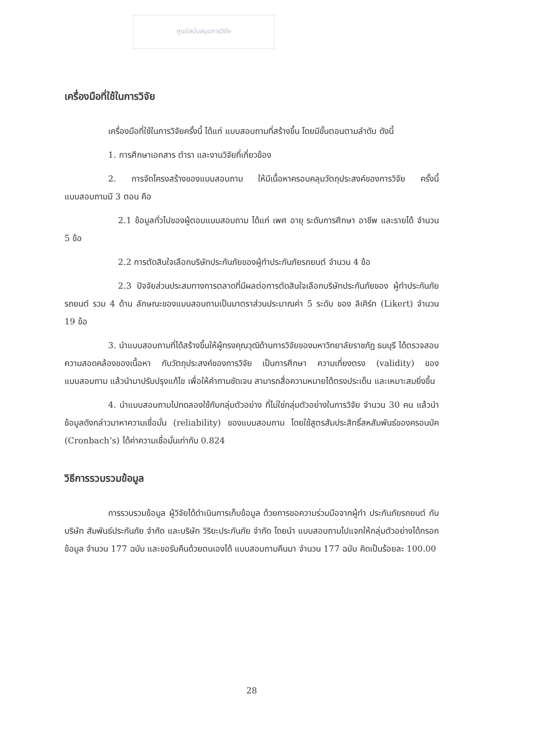ศูนย์สนับสนุนการวิจัย
เครื่องมือที่ใช้ในการวิจัย
เครื่องมือที่ใช้ในการวิจัยครั้งนี้ ได้แก่ แบบสอบถามที่สร้างขึ้น โดยมีขั้นตอนตามลำดับ ดังนี้
1. การศึกษาเอกสาร ตำรา และงานวิจัยที่เกี่ยวข้อง
2. การจัดโครงสร้างของแบบสอบถาม ให้มีเนื้อหาครอบคลุมวัตถุประสงค์ของการวิจัย ครั้งนี้ แบบสอบถามมี 3 ตอน คือ
2.1 ข้อมูลทั่วไปของผู้ตอบแบบสอบถาม ได้แก่ เพศ อายุ ระดับการศึกษา อาชีพ และรายได้ จำนวน 5 ข้อ
2.2 การตัดสินใจเลือกบริษัทประกันภัยของผู้ทำประกันภัยรถยนต์ จำนวน 4 ข้อ
2.3 ปัจจัยส่วนประสมทางการตลาดที่มีผลต่อการตัดสินใจเลือกบริษัทประกันภัยของ ผู้ทำประกันภัยรถยนต์ รวม 4 ด้าน ลักษณะของแบบสอบถามเป็นมาตราส่วนประมาณค่า 5 ระดับ ของ ลิเคิร์ท (Likert) จำนวน 19 ข้อ
3. นำแบบสอบถามที่ได้สร้างขึ้นให้ผู้ทรงคุณวุฒิด้านการวิจัยของมหาวิทยาลัยราชภัฏ ธนบุรี ได้ตรวจสอบความสอดคล้องของเนื้อหา กับวัตถุประสงค์ของการวิจัย เป็นการศึกษา ความเที่ยงตรง (validity) ของแบบสอบถาม แล้วนำมาปรับปรุงแก้ไข เพื่อให้คำถามชัดเจน สามารถสื่อความหมายได้ตรงประเด็น และเหมาะสมยิ่งขึ้น
4. นำแบบสอบถามไปทดลองใช้กับกลุ่มตัวอย่าง ที่ไม่ใช่กลุ่มตัวอย่างในการวิจัย จำนวน 30 คน แล้วนำข้อมูลดังกล่าวมาหาความเชื่อมั่น (reliability) ของแบบสอบถาม โดยใช้สูตรสัมประสิทธิ์สหสัมพันธ์ของครอนบัค (Cronbach’s) ได้ค่าความเชื่อมั่นเท่ากับ 0.824
วิธีการรวบรวมข้อมูล
การรวบรวมข้อมูล ผู้วิจัยได้ดำเนินการเก็บข้อมูล ด้วยการขอความร่วมมือจากผู้ทำ ประกันภัยรถยนต์ กับ บริษัท สัมพันธ์ประกันภัย จำกัด และบริษัท วิริยะประกันภัย จำกัด โดยนำ แบบสอบถามไปแจกให้กลุ่มตัวอย่างได้กรอกข้อมูล จำนวน 177 ฉบับ และขอรับคืนด้วยตนเองได้ แบบสอบถามคืนมา จำนวน 177 ฉบับ คิดเป็นร้อยละ 100.00
28